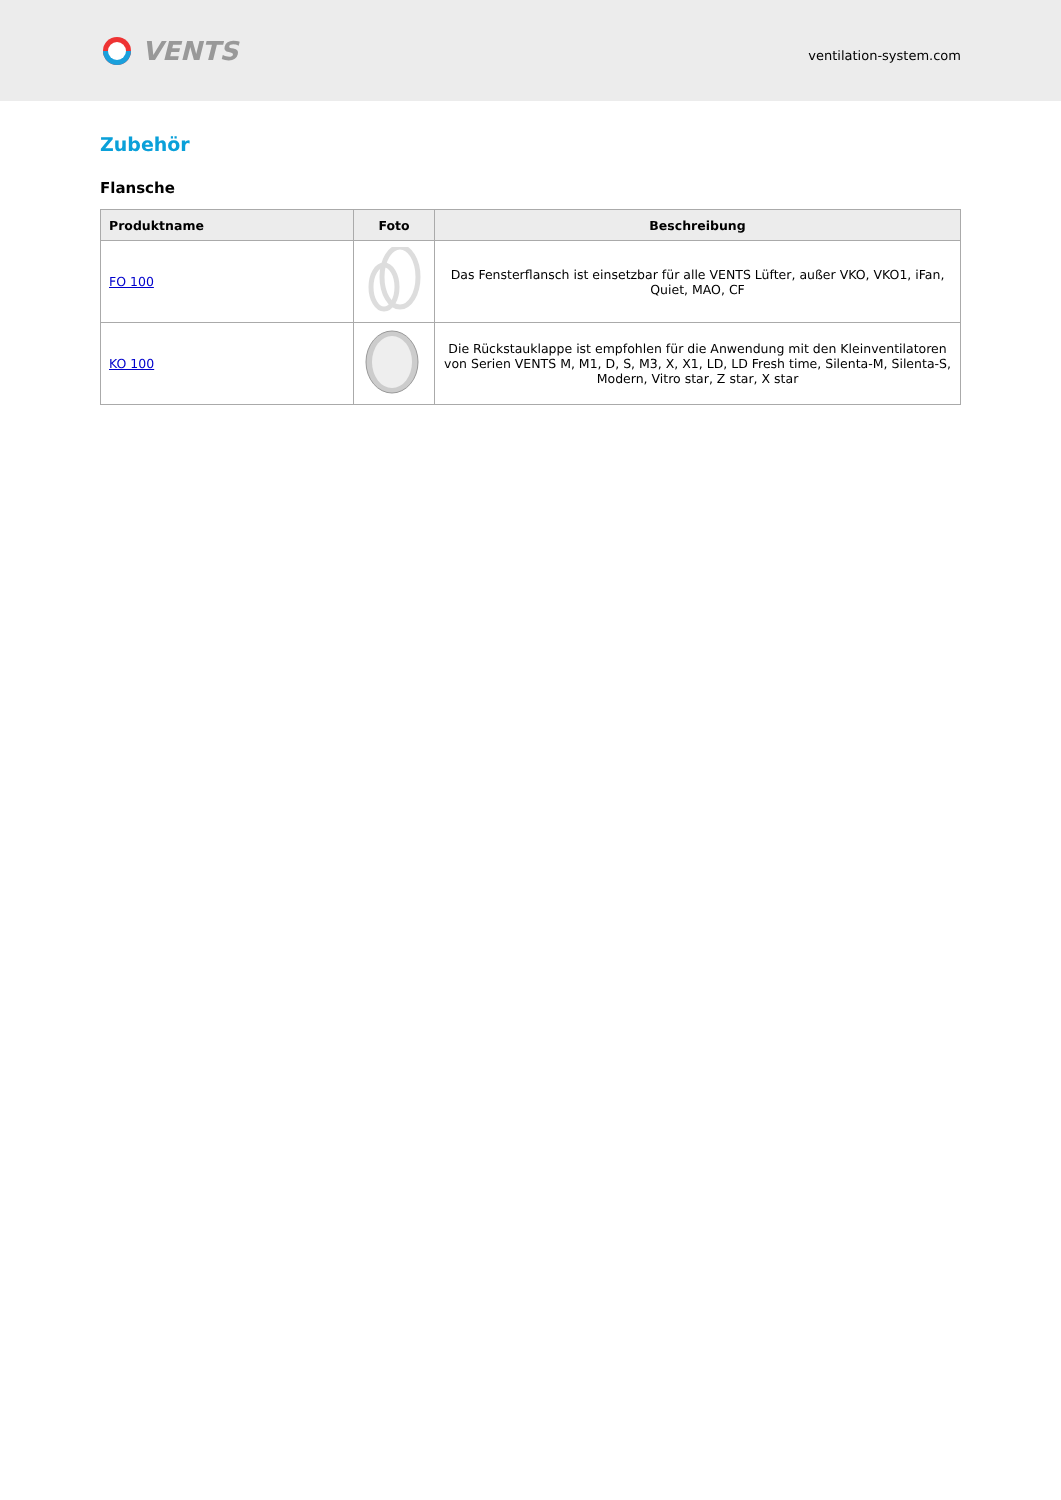VENTS
ventilation-system.com
Zubehör
Flansche
| Produktname | Foto | Beschreibung |
| --- | --- | --- |
| FO 100 | | Das Fensterflansch ist einsetzbar für alle VENTS Lüfter, außer VKO, VKO1, iFan, Quiet, MAO, CF |
| KO 100 | | Die Rückstauklappe ist empfohlen für die Anwendung mit den Kleinventilatoren von Serien VENTS M, M1, D, S, M3, X, X1, LD, LD Fresh time, Silenta-M, Silenta-S, Modern, Vitro star, Z star, X star |